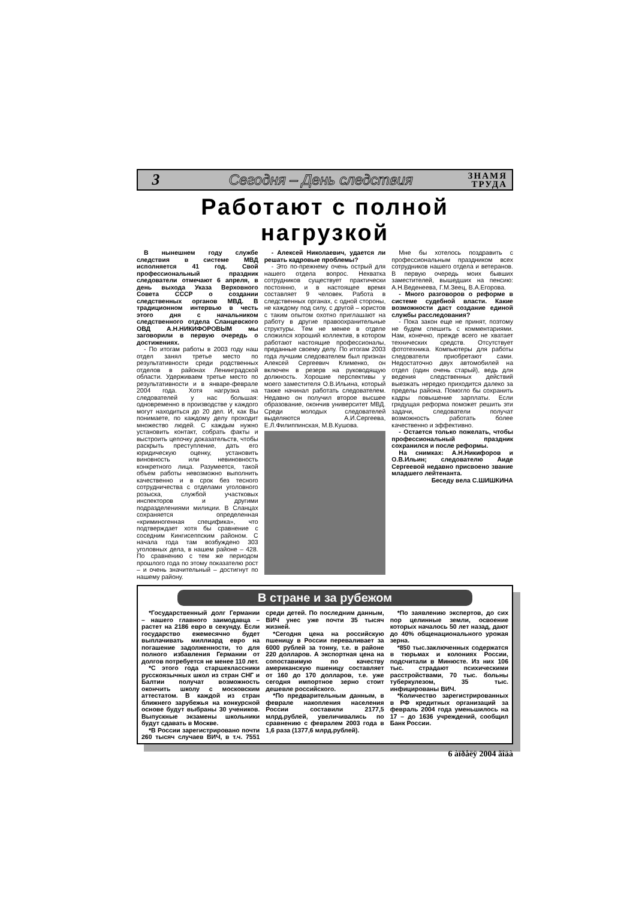3 Сегодня – День следствия ЗНАМЯ
ТРУДА
Работают с полной нагрузкой
В нынешнем году службе следствия в системе МВД исполняется 41 год. Свой профессиональный праздник следователи отмечают 6 апреля, в день выхода Указа Верховного Совета СССР о создании следственных органов МВД. В традиционном интервью в честь этого дня с начальником следственного отдела Сланцевского ОВД А.Н.НИКИФОРОВЫМ мы заговорили в первую очередь о достижениях.
- По итогам работы в 2003 году наш отдел занял третье место по результативности среди родственных отделов в районах Ленинградской области. Удерживаем третье место по результативности и в январе-феврале 2004 года. Хотя нагрузка на следователей у нас большая: одновременно в производстве у каждого могут находиться до 20 дел. И, как Вы понимаете, по каждому делу проходит множество людей. С каждым нужно установить контакт, собрать факты и выстроить цепочку доказательств, чтобы раскрыть преступление, дать его юридическую оценку, установить виновность или невиновность конкретного лица. Разумеется, такой объем работы невозможно выполнить качественно и в срок без тесного сотрудничества с отделами уголовного розыска, службой участковых инспекторов и другими подразделениями милиции. В Сланцах сохраняется определенная «криминогенная специфика», что подтверждает хотя бы сравнение с соседним Кингисеппским районом. С начала года там возбуждено 303 уголовных дела, в нашем районе – 428. По сравнению с тем же периодом прошлого года по этому показателю рост – и очень значительный – достигнут по нашему району.
- Алексей Николаевич, удается ли решать кадровые проблемы?
- Это по-прежнему очень острый для нашего отдела вопрос. Нехватка сотрудников существует практически постоянно, и в настоящее время составляет 9 человек. Работа в следственных органах, с одной стороны, не каждому под силу, с другой – юристов с таким опытом охотно приглашают на работу в другие правоохранительные структуры. Тем не менее в отделе сложился хороший коллектив, в котором работают настоящие профессионалы, преданные своему делу. По итогам 2003 года лучшим следователем был признан Алексей Сергеевич Клименко, он включен в резерв на руководящую должность. Хорошие перспективы у моего заместителя О.В.Ильина, который также начинал работать следователем. Недавно он получил второе высшее образование, окончив университет МВД. Среди молодых следователей выделяются А.И.Сергеева, Е.Л.Филиппинская, М.В.Кушова.
Мне бы хотелось поздравить с профессиональным праздником всех сотрудников нашего отдела и ветеранов. В первую очередь моих бывших заместителей, вышедших на пенсию: А.Н.Веденеева, Г.М.Зеец, В.А.Егорова.
- Много разговоров о реформе в системе судебной власти. Какие возможности даст создание единой службы расследования?
- Пока закон еще не принят, поэтому не будем спешить с комментариями. Нам, конечно, прежде всего не хватает технических средств. Отсутствует фототехника. Компьютеры для работы следователи приобретают сами. Недостаточно двух автомобилей на отдел (один очень старый), ведь для ведения следственных действий выезжать нередко приходится далеко за пределы района. Помогло бы сохранить кадры повышение зарплаты. Если грядущая реформа поможет решить эти задачи, следователи получат возможность работать более качественно и эффективно.
- Остается только пожелать, чтобы профессиональный праздник сохранился и после реформы.
На снимках: А.Н.Никифоров и О.В.Ильин; следователю Аиде Сергеевой недавно присвоено звание младшего лейтенанта.
Беседу вела С.ШИШКИНА
В стране и за рубежом
*Государственный долг Германии – нашего главного заимодавца – растет на 2186 евро в секунду. Если государство ежемесячно будет выплачивать миллиард евро на погашение задолженности, то для полного избавления Германии от долгов потребуется не менее 110 лет.
*С этого года старшеклассники русскоязычных школ из стран СНГ и Балтии получат возможность окончить школу с московским аттестатом. В каждой из стран ближнего зарубежья на конкурсной основе будут выбраны 30 учеников. Выпускные экзамены школьники будут сдавать в Москве.
*В России зарегистрировано почти 260 тысяч случаев ВИЧ, в т.ч. 7551 среди детей. По последним данным, ВИЧ унес уже почти 35 тысяч жизней.
*Сегодня цена на российскую пшеницу в России переваливает за 6000 рублей за тонну, т.е. в районе 220 долларов. А экспортная цена на сопоставимую по качеству американскую пшеницу составляет от 160 до 170 долларов, т.е. уже сегодня импортное зерно стоит дешевле российского.
*По предварительным данным, в феврале накопления населения России составили 2177,5 млрд.рублей, увеличивались по сравнению с февралем 2003 года в 1,6 раза (1377,6 млрд.рублей).
*По заявлению экспертов, до сих пор целинные земли, освоение которых началось 50 лет назад, дают до 40% общенационального урожая зерна.
*850 тыс.заключенных содержатся в тюрьмах и колониях России, подсчитали в Минюсте. Из них 106 тыс. страдают психическими расстройствами, 70 тыс. больны туберкулезом, 35 тыс. инфицированы ВИЧ.
*Количество зарегистрированных в РФ кредитных организаций за февраль 2004 года уменьшилось на 17 – до 1636 учреждений, сообщил Банк России.
6 àïðåëÿ 2004 ãîäà